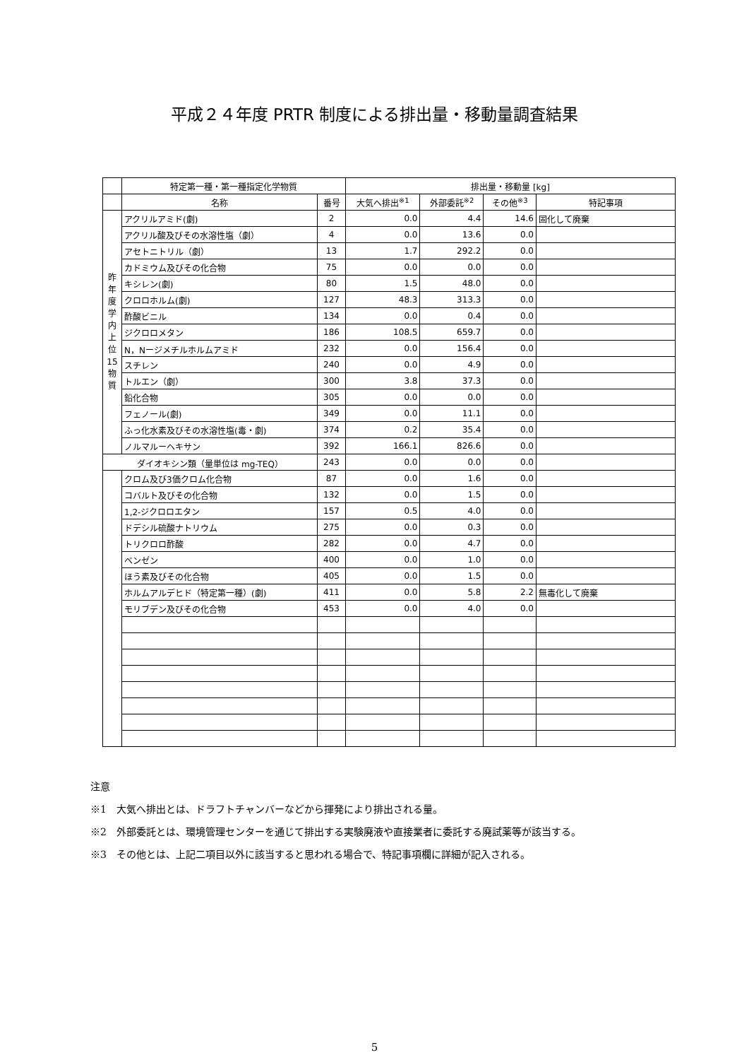平成２４年度 PRTR 制度による排出量・移動量調査結果
| | 特定第一種・第一種指定化学物質 | | 排出量・移動量 [kg] | | | |
| --- | --- | --- | --- | --- | --- | --- |
| | 名称 | 番号 | 大気へ排出<sup>※1</sup> | 外部委託<sup>※2</sup> | その他<sup>※3</sup> | 特記事項 |
| 昨 年 度 学 内 上 位 15 物 質 | アクリルアミド(劇) | 2 | 0.0 | 4.4 | 14.6 | 固化して廃棄 |
| | アクリル酸及びその水溶性塩（劇） | 4 | 0.0 | 13.6 | 0.0 | |
| | アセトニトリル（劇） | 13 | 1.7 | 292.2 | 0.0 | |
| | カドミウム及びその化合物 | 75 | 0.0 | 0.0 | 0.0 | |
| | キシレン(劇) | 80 | 1.5 | 48.0 | 0.0 | |
| | クロロホルム(劇) | 127 | 48.3 | 313.3 | 0.0 | |
| | 酢酸ビニル | 134 | 0.0 | 0.4 | 0.0 | |
| | ジクロロメタン | 186 | 108.5 | 659.7 | 0.0 | |
| | N，Nージメチルホルムアミド | 232 | 0.0 | 156.4 | 0.0 | |
| | スチレン | 240 | 0.0 | 4.9 | 0.0 | |
| | トルエン（劇） | 300 | 3.8 | 37.3 | 0.0 | |
| | 鉛化合物 | 305 | 0.0 | 0.0 | 0.0 | |
| | フェノール(劇) | 349 | 0.0 | 11.1 | 0.0 | |
| | ふっ化水素及びその水溶性塩(毒・劇) | 374 | 0.2 | 35.4 | 0.0 | |
| | ノルマルーヘキサン | 392 | 166.1 | 826.6 | 0.0 | |
| ダイオキシン類（量単位は mg-TEQ） | | 243 | 0.0 | 0.0 | 0.0 | |
| | クロム及び3価クロム化合物 | 87 | 0.0 | 1.6 | 0.0 | |
| | コバルト及びその化合物 | 132 | 0.0 | 1.5 | 0.0 | |
| | 1,2-ジクロロエタン | 157 | 0.5 | 4.0 | 0.0 | |
| | ドデシル硫酸ナトリウム | 275 | 0.0 | 0.3 | 0.0 | |
| | トリクロロ酢酸 | 282 | 0.0 | 4.7 | 0.0 | |
| | ベンゼン | 400 | 0.0 | 1.0 | 0.0 | |
| | ほう素及びその化合物 | 405 | 0.0 | 1.5 | 0.0 | |
| | ホルムアルデヒド（特定第一種）(劇) | 411 | 0.0 | 5.8 | 2.2 | 無毒化して廃棄 |
| | モリブデン及びその化合物 | 453 | 0.0 | 4.0 | 0.0 | |
注意
※1　大気へ排出とは、ドラフトチャンバーなどから揮発により排出される量。
※2　外部委託とは、環境管理センターを通じて排出する実験廃液や直接業者に委託する廃試薬等が該当する。
※3　その他とは、上記二項目以外に該当すると思われる場合で、特記事項欄に詳細が記入される。
5